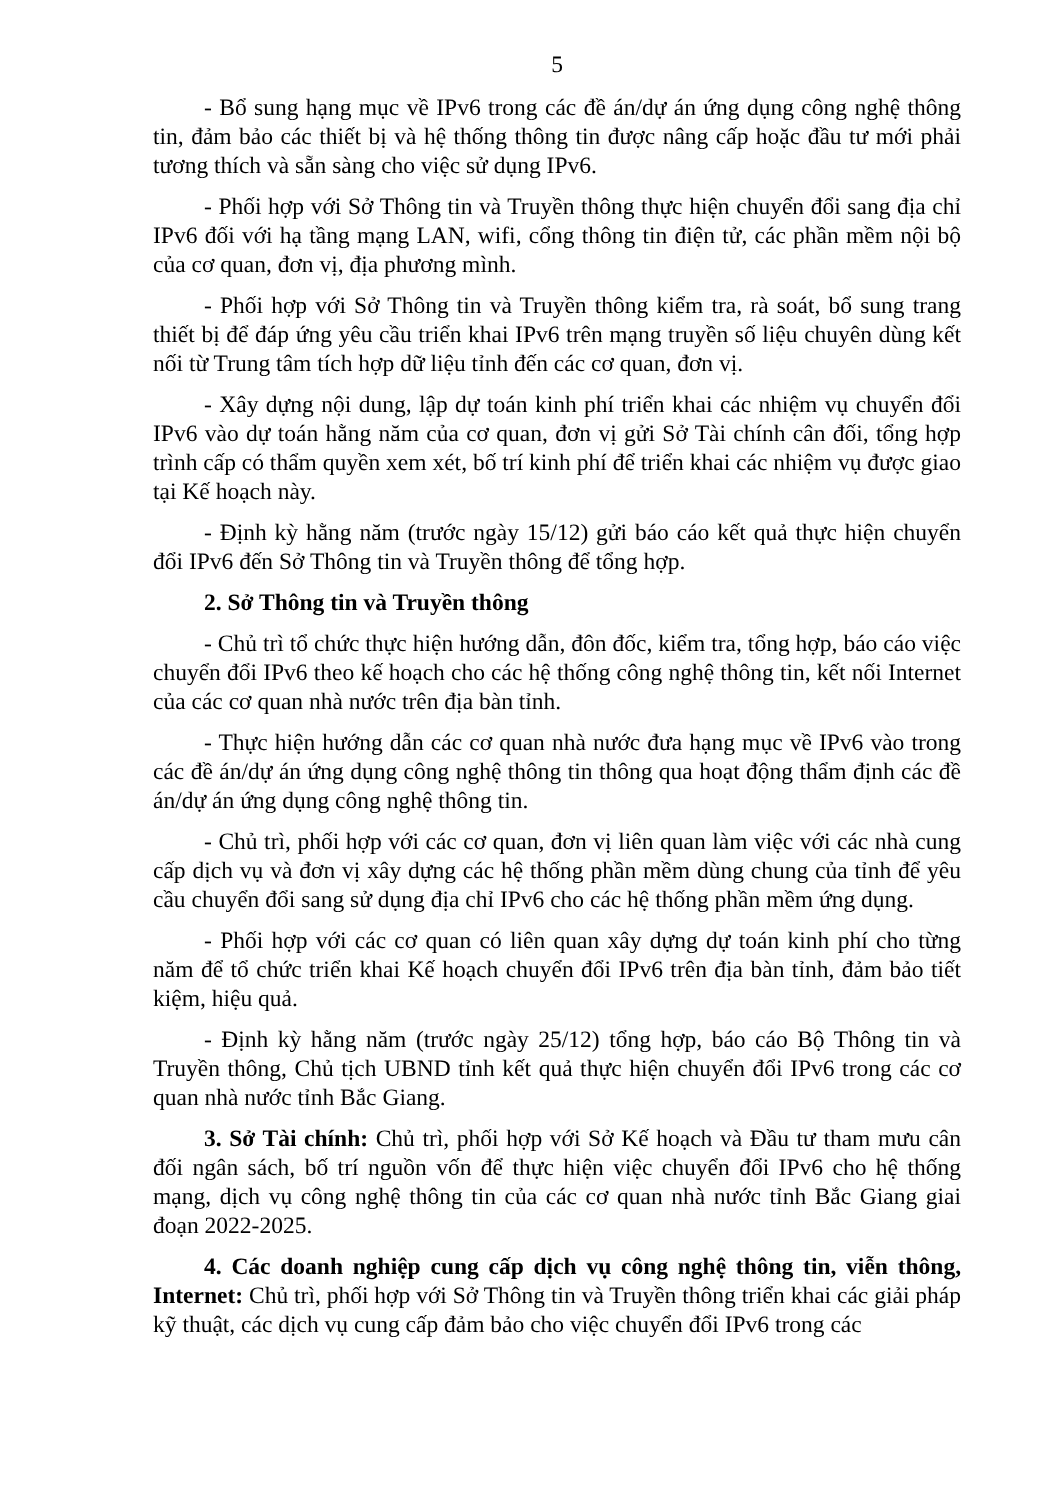5
- Bổ sung hạng mục về IPv6 trong các đề án/dự án ứng dụng công nghệ thông tin, đảm bảo các thiết bị và hệ thống thông tin được nâng cấp hoặc đầu tư mới phải tương thích và sẵn sàng cho việc sử dụng IPv6.
- Phối hợp với Sở Thông tin và Truyền thông thực hiện chuyển đổi sang địa chỉ IPv6 đối với hạ tầng mạng LAN, wifi, cổng thông tin điện tử, các phần mềm nội bộ của cơ quan, đơn vị, địa phương mình.
- Phối hợp với Sở Thông tin và Truyền thông kiểm tra, rà soát, bổ sung trang thiết bị để đáp ứng yêu cầu triển khai IPv6 trên mạng truyền số liệu chuyên dùng kết nối từ Trung tâm tích hợp dữ liệu tỉnh đến các cơ quan, đơn vị.
- Xây dựng nội dung, lập dự toán kinh phí triển khai các nhiệm vụ chuyển đổi IPv6 vào dự toán hằng năm của cơ quan, đơn vị gửi Sở Tài chính cân đối, tổng hợp trình cấp có thẩm quyền xem xét, bố trí kinh phí để triển khai các nhiệm vụ được giao tại Kế hoạch này.
- Định kỳ hằng năm (trước ngày 15/12) gửi báo cáo kết quả thực hiện chuyển đổi IPv6 đến Sở Thông tin và Truyền thông để tổng hợp.
2. Sở Thông tin và Truyền thông
- Chủ trì tổ chức thực hiện hướng dẫn, đôn đốc, kiểm tra, tổng hợp, báo cáo việc chuyển đổi IPv6 theo kế hoạch cho các hệ thống công nghệ thông tin, kết nối Internet của các cơ quan nhà nước trên địa bàn tỉnh.
- Thực hiện hướng dẫn các cơ quan nhà nước đưa hạng mục về IPv6 vào trong các đề án/dự án ứng dụng công nghệ thông tin thông qua hoạt động thẩm định các đề án/dự án ứng dụng công nghệ thông tin.
- Chủ trì, phối hợp với các cơ quan, đơn vị liên quan làm việc với các nhà cung cấp dịch vụ và đơn vị xây dựng các hệ thống phần mềm dùng chung của tỉnh để yêu cầu chuyển đổi sang sử dụng địa chỉ IPv6 cho các hệ thống phần mềm ứng dụng.
- Phối hợp với các cơ quan có liên quan xây dựng dự toán kinh phí cho từng năm để tổ chức triển khai Kế hoạch chuyển đổi IPv6 trên địa bàn tỉnh, đảm bảo tiết kiệm, hiệu quả.
- Định kỳ hằng năm (trước ngày 25/12) tổng hợp, báo cáo Bộ Thông tin và Truyền thông, Chủ tịch UBND tỉnh kết quả thực hiện chuyển đổi IPv6 trong các cơ quan nhà nước tỉnh Bắc Giang.
3. Sở Tài chính: Chủ trì, phối hợp với Sở Kế hoạch và Đầu tư tham mưu cân đối ngân sách, bố trí nguồn vốn để thực hiện việc chuyển đổi IPv6 cho hệ thống mạng, dịch vụ công nghệ thông tin của các cơ quan nhà nước tỉnh Bắc Giang giai đoạn 2022-2025.
4. Các doanh nghiệp cung cấp dịch vụ công nghệ thông tin, viễn thông, Internet: Chủ trì, phối hợp với Sở Thông tin và Truyền thông triển khai các giải pháp kỹ thuật, các dịch vụ cung cấp đảm bảo cho việc chuyển đổi IPv6 trong các